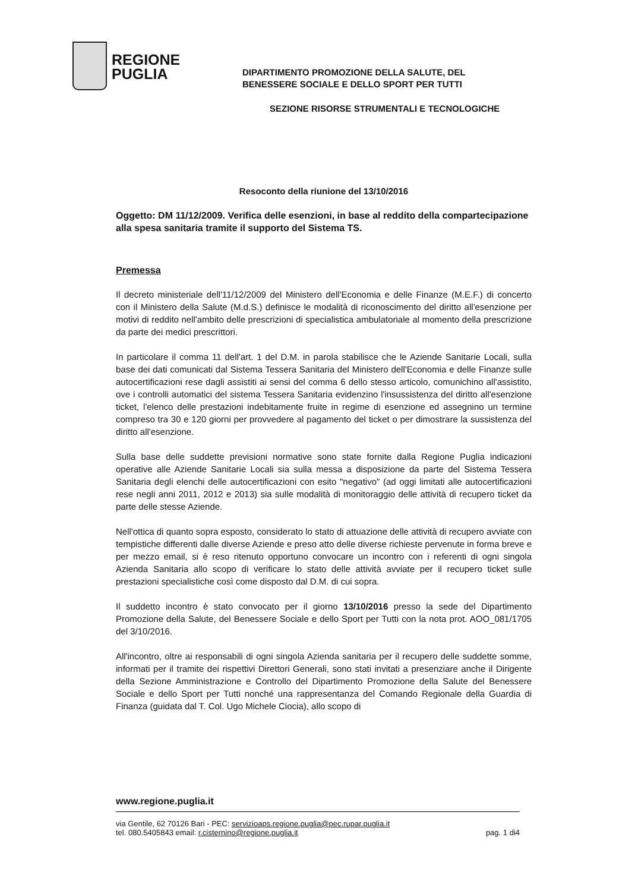REGIONE
PUGLIA
DIPARTIMENTO PROMOZIONE DELLA SALUTE, DEL
BENESSERE SOCIALE E DELLO SPORT PER TUTTI
SEZIONE RISORSE STRUMENTALI E TECNOLOGICHE
Resoconto della riunione del 13/10/2016
Oggetto: DM 11/12/2009. Verifica delle esenzioni, in base al reddito della compartecipazione alla spesa sanitaria tramite il supporto del Sistema TS.
Premessa
Il decreto ministeriale dell'11/12/2009 del Ministero dell'Economia e delle Finanze (M.E.F.) di concerto con il Ministero della Salute (M.d.S.) definisce le modalità di riconoscimento del diritto all'esenzione per motivi di reddito nell'ambito delle prescrizioni di specialistica ambulatoriale al momento della prescrizione da parte dei medici prescrittori.
In particolare il comma 11 dell'art. 1 del D.M. in parola stabilisce che le Aziende Sanitarie Locali, sulla base dei dati comunicati dal Sistema Tessera Sanitaria del Ministero dell'Economia e delle Finanze sulle autocertificazioni rese dagli assistiti ai sensi del comma 6 dello stesso articolo, comunichino all'assistito, ove i controlli automatici del sistema Tessera Sanitaria evidenzino l'insussistenza del diritto all'esenzione ticket, l'elenco delle prestazioni indebitamente fruite in regime di esenzione ed assegnino un termine compreso tra 30 e 120 giorni per provvedere al pagamento del ticket o per dimostrare la sussistenza del diritto all'esenzione.
Sulla base delle suddette previsioni normative sono state fornite dalla Regione Puglia indicazioni operative alle Aziende Sanitarie Locali sia sulla messa a disposizione da parte del Sistema Tessera Sanitaria degli elenchi delle autocertificazioni con esito "negativo" (ad oggi limitati alle autocertificazioni rese negli anni 2011, 2012 e 2013) sia sulle modalità di monitoraggio delle attività di recupero ticket da parte delle stesse Aziende.
Nell'ottica di quanto sopra esposto, considerato lo stato di attuazione delle attività di recupero avviate con tempistiche differenti dalle diverse Aziende e preso atto delle diverse richieste pervenute in forma breve e per mezzo email, si è reso ritenuto opportuno convocare un incontro con i referenti di ogni singola Azienda Sanitaria allo scopo di verificare lo stato delle attività avviate per il recupero ticket sulle prestazioni specialistiche così come disposto dal D.M. di cui sopra.
Il suddetto incontro è stato convocato per il giorno 13/10/2016 presso la sede del Dipartimento Promozione della Salute, del Benessere Sociale e dello Sport per Tutti con la nota prot. AOO_081/1705 del 3/10/2016.
All'incontro, oltre ai responsabili di ogni singola Azienda sanitaria per il recupero delle suddette somme, informati per il tramite dei rispettivi Direttori Generali, sono stati invitati a presenziare anche il Dirigente della Sezione Amministrazione e Controllo del Dipartimento Promozione della Salute del Benessere Sociale e dello Sport per Tutti nonché una rappresentanza del Comando Regionale della Guardia di Finanza (guidata dal T. Col. Ugo Michele Ciocia), allo scopo di
www.regione.puglia.it
via Gentile, 62 70126 Bari - PEC: servizioaps.regione.puglia@pec.rupar.puglia.it
tel. 080.5405843 email: r.cisternino@regione.puglia.it pag. 1 di4